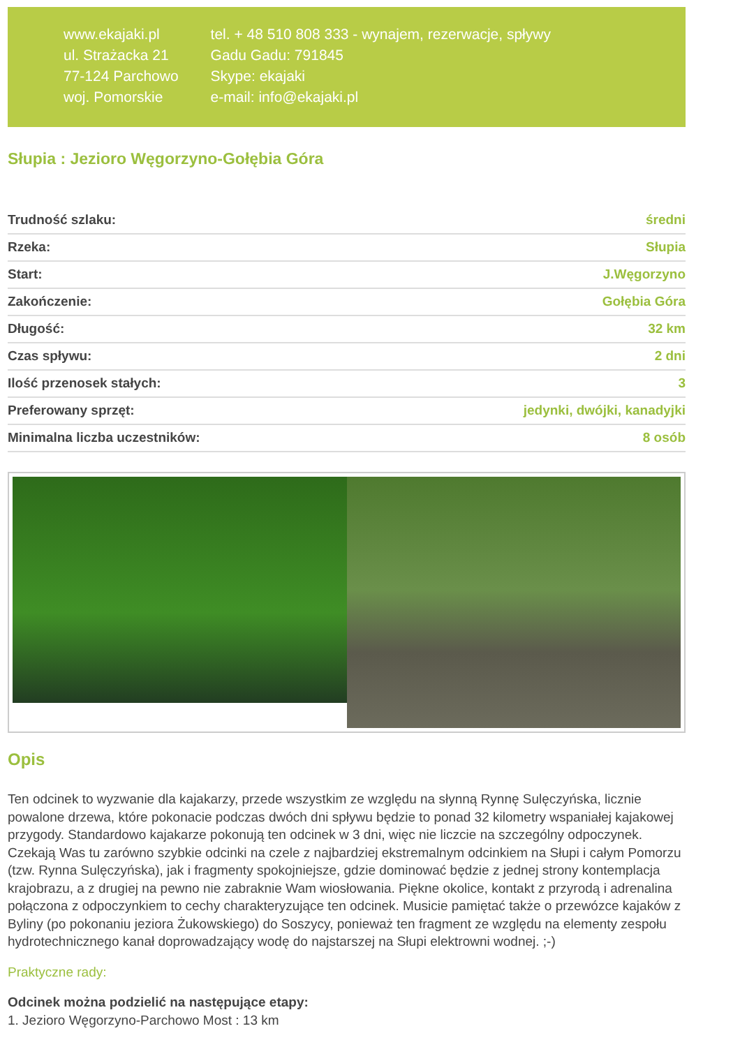www.ekajaki.pl
ul. Strażacka 21
77-124 Parchowo
woj. Pomorskie
tel. + 48 510 808 333 - wynajem, rezerwacje, spływy
Gadu Gadu: 791845
Skype: ekajaki
e-mail: info@ekajaki.pl
Słupia : Jezioro Węgorzyno-Gołębia Góra
| Trudność szlaku: | średni |
| Rzeka: | Słupia |
| Start: | J.Węgorzyno |
| Zakończenie: | Gołębia Góra |
| Długość: | 32 km |
| Czas spływu: | 2 dni |
| Ilość przenosek stałych: | 3 |
| Preferowany sprzęt: | jedynki, dwójki, kanadyjki |
| Minimalna liczba uczestników: | 8 osób |
Opis
Ten odcinek to wyzwanie dla kajakarzy, przede wszystkim ze względu na słynną Rynnę Sulęczyńska, licznie powalone drzewa, które pokonacie podczas dwóch dni spływu będzie to ponad 32 kilometry wspaniałej kajakowej przygody. Standardowo kajakarze pokonują ten odcinek w 3 dni, więc nie liczcie na szczególny odpoczynek. Czekają Was tu zarówno szybkie odcinki na czele z najbardziej ekstremalnym odcinkiem na Słupi i całym Pomorzu (tzw. Rynna Sulęczyńska), jak i fragmenty spokojniejsze, gdzie dominować będzie z jednej strony kontemplacja krajobrazu, a z drugiej na pewno nie zabraknie Wam wiosłowania. Piękne okolice, kontakt z przyrodą i adrenalina połączona z odpoczynkiem to cechy charakteryzujące ten odcinek. Musicie pamiętać także o przewózce kajaków z Byliny (po pokonaniu jeziora Żukowskiego) do Soszycy, ponieważ ten fragment ze względu na elementy zespołu hydrotechnicznego kanał doprowadzający wodę do najstarszej na Słupi elektrowni wodnej. ;-)
Praktyczne rady:
Odcinek można podzielić na następujące etapy:
1. Jezioro Węgorzyno-Parchowo Most : 13 km